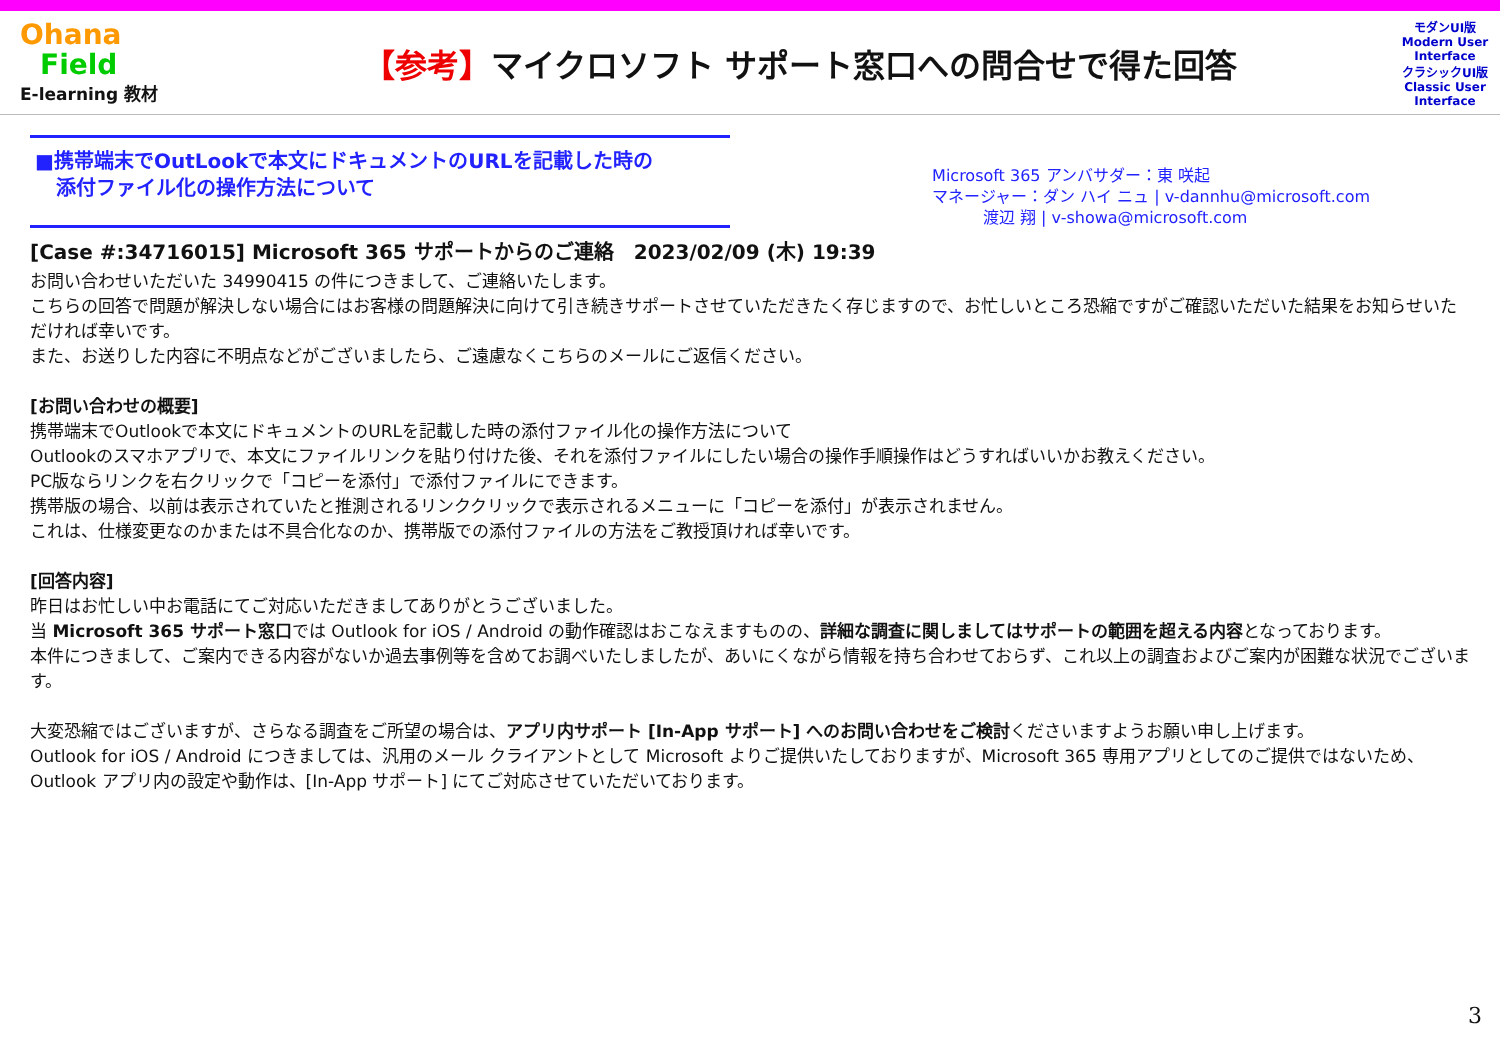Ohana
Field
E-learning 教材
【参考】マイクロソフト サポート窓口への問合せで得た回答
モダンUI版
Modern User Interface
クラシックUI版
Classic User Interface
■携帯端末でOutLookで本文にドキュメントのURLを記載した時の
添付ファイル化の操作方法について
Microsoft 365 アンバサダー：東 咲起
マネージャー：ダン ハイ ニュ | v-dannhu@microsoft.com
渡辺 翔 | v-showa@microsoft.com
[Case #:34716015] Microsoft 365 サポートからのご連絡　2023/02/09 (木) 19:39
お問い合わせいただいた 34990415 の件につきまして、ご連絡いたします。
こちらの回答で問題が解決しない場合にはお客様の問題解決に向けて引き続きサポートさせていただきたく存じますので、お忙しいところ恐縮ですがご確認いただいた結果をお知らせいただければ幸いです。
また、お送りした内容に不明点などがございましたら、ご遠慮なくこちらのメールにご返信ください。
[お問い合わせの概要]
携帯端末でOutlookで本文にドキュメントのURLを記載した時の添付ファイル化の操作方法について
Outlookのスマホアプリで、本文にファイルリンクを貼り付けた後、それを添付ファイルにしたい場合の操作手順操作はどうすればいいかお教えください。
PC版ならリンクを右クリックで「コピーを添付」で添付ファイルにできます。
携帯版の場合、以前は表示されていたと推測されるリンククリックで表示されるメニューに「コピーを添付」が表示されません。
これは、仕様変更なのかまたは不具合化なのか、携帯版での添付ファイルの方法をご教授頂ければ幸いです。
[回答内容]
昨日はお忙しい中お電話にてご対応いただきましてありがとうございました。
当 Microsoft 365 サポート窓口では Outlook for iOS / Android の動作確認はおこなえますものの、詳細な調査に関しましてはサポートの範囲を超える内容となっております。
本件につきまして、ご案内できる内容がないか過去事例等を含めてお調べいたしましたが、あいにくながら情報を持ち合わせておらず、これ以上の調査およびご案内が困難な状況でございます。
大変恐縮ではございますが、さらなる調査をご所望の場合は、アプリ内サポート [In-App サポート] へのお問い合わせをご検討くださいますようお願い申し上げます。
Outlook for iOS / Android につきましては、汎用のメール クライアントとして Microsoft よりご提供いたしておりますが、Microsoft 365 専用アプリとしてのご提供ではないため、Outlook アプリ内の設定や動作は、[In-App サポート] にてご対応させていただいております。
3